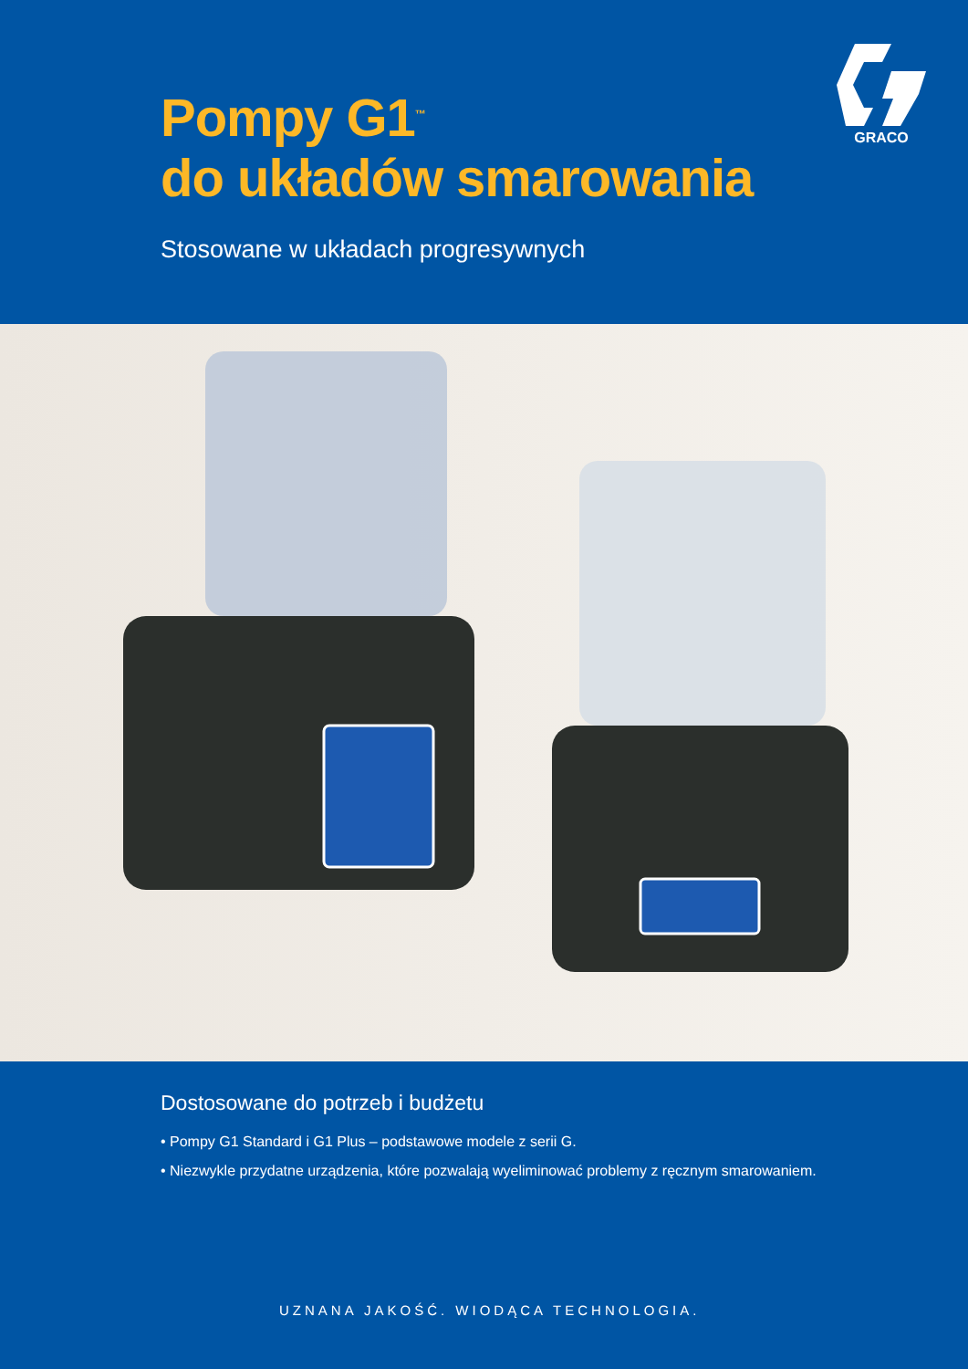Pompy G1<sup>™</sup>
do układów smarowania
Stosowane w układach progresywnych
GRACO
Dostosowane do potrzeb i budżetu
• Pompy G1 Standard i G1 Plus – podstawowe modele z serii G.
• Niezwykle przydatne urządzenia, które pozwalają wyeliminować problemy z ręcznym smarowaniem.
UZNANA JAKOŚĆ. WIODĄCA TECHNOLOGIA.